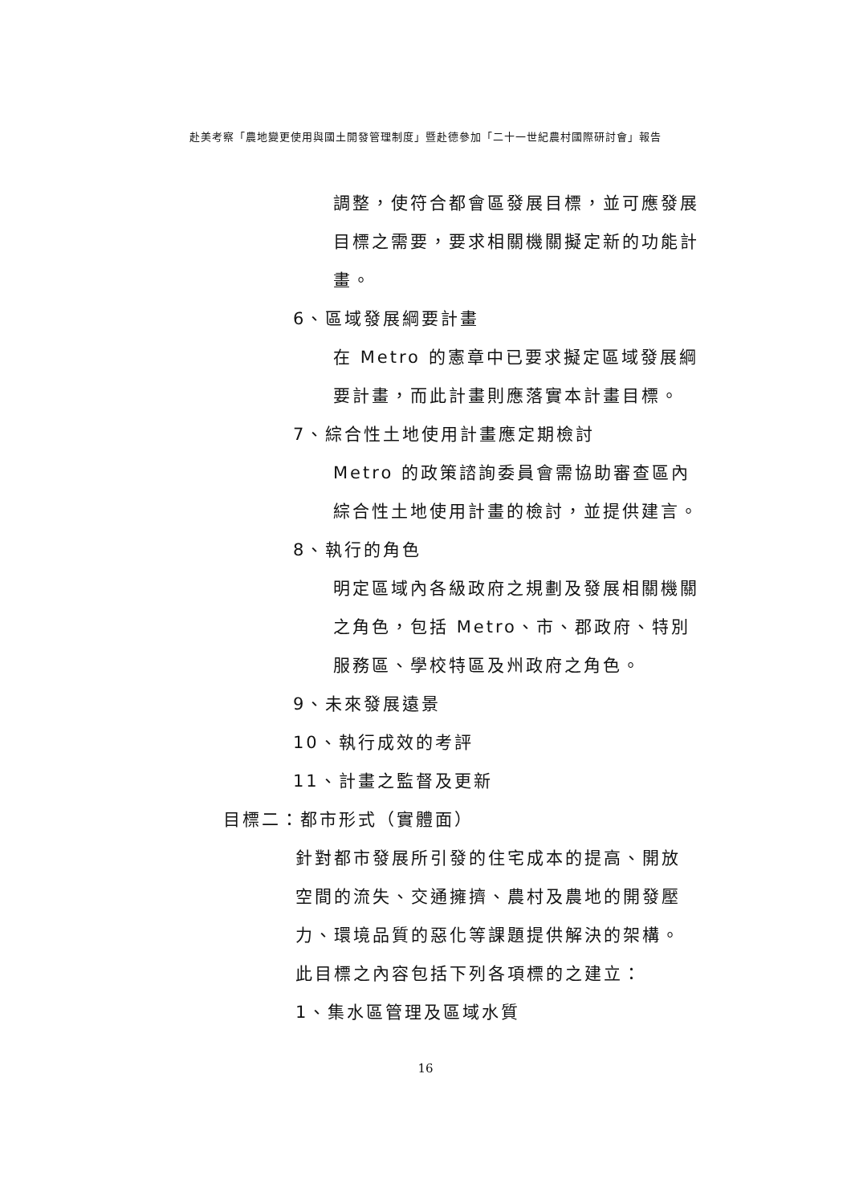赴美考察「農地變更使用與國土開發管理制度」暨赴德參加「二十一世紀農村國際研討會」報告
調整，使符合都會區發展目標，並可應發展目標之需要，要求相關機關擬定新的功能計畫。
6、區域發展綱要計畫
在 Metro 的憲章中已要求擬定區域發展綱要計畫，而此計畫則應落實本計畫目標。
7、綜合性土地使用計畫應定期檢討
Metro 的政策諮詢委員會需協助審查區內綜合性土地使用計畫的檢討，並提供建言。
8、執行的角色
明定區域內各級政府之規劃及發展相關機關之角色，包括 Metro、市、郡政府、特別服務區、學校特區及州政府之角色。
9、未來發展遠景
10、執行成效的考評
11、計畫之監督及更新
目標二：都市形式（實體面）
針對都市發展所引發的住宅成本的提高、開放空間的流失、交通擁擠、農村及農地的開發壓力、環境品質的惡化等課題提供解決的架構。此目標之內容包括下列各項標的之建立：
1、集水區管理及區域水質
16